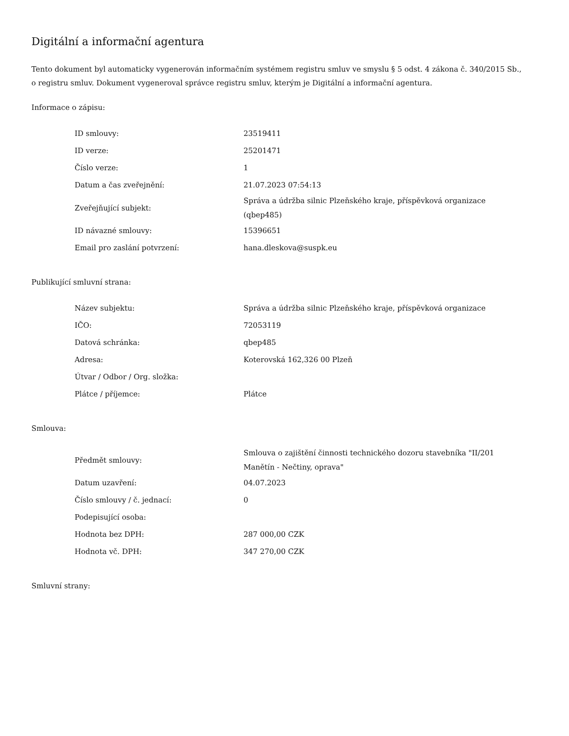Digitální a informační agentura
Tento dokument byl automaticky vygenerován informačním systémem registru smluv ve smyslu § 5 odst. 4 zákona č. 340/2015 Sb., o registru smluv. Dokument vygeneroval správce registru smluv, kterým je Digitální a informační agentura.
Informace o zápisu:
| ID smlouvy: | 23519411 |
| ID verze: | 25201471 |
| Číslo verze: | 1 |
| Datum a čas zveřejnění: | 21.07.2023 07:54:13 |
| Zveřejňující subjekt: | Správa a údržba silnic Plzeňského kraje, příspěvková organizace (qbep485) |
| ID návazné smlouvy: | 15396651 |
| Email pro zaslání potvrzení: | hana.dleskova@suspk.eu |
Publikující smluvní strana:
| Název subjektu: | Správa a údržba silnic Plzeňského kraje, příspěvková organizace |
| IČO: | 72053119 |
| Datová schránka: | qbep485 |
| Adresa: | Koterovská 162,326 00 Plzeň |
| Útvar / Odbor / Org. složka: | |
| Plátce / příjemce: | Plátce |
Smlouva:
| Předmět smlouvy: | Smlouva o zajištění činnosti technického dozoru stavebníka "II/201 Manětín - Nečtiny, oprava" |
| Datum uzavření: | 04.07.2023 |
| Číslo smlouvy / č. jednací: | 0 |
| Podepisující osoba: | |
| Hodnota bez DPH: | 287 000,00 CZK |
| Hodnota vč. DPH: | 347 270,00 CZK |
Smluvní strany: